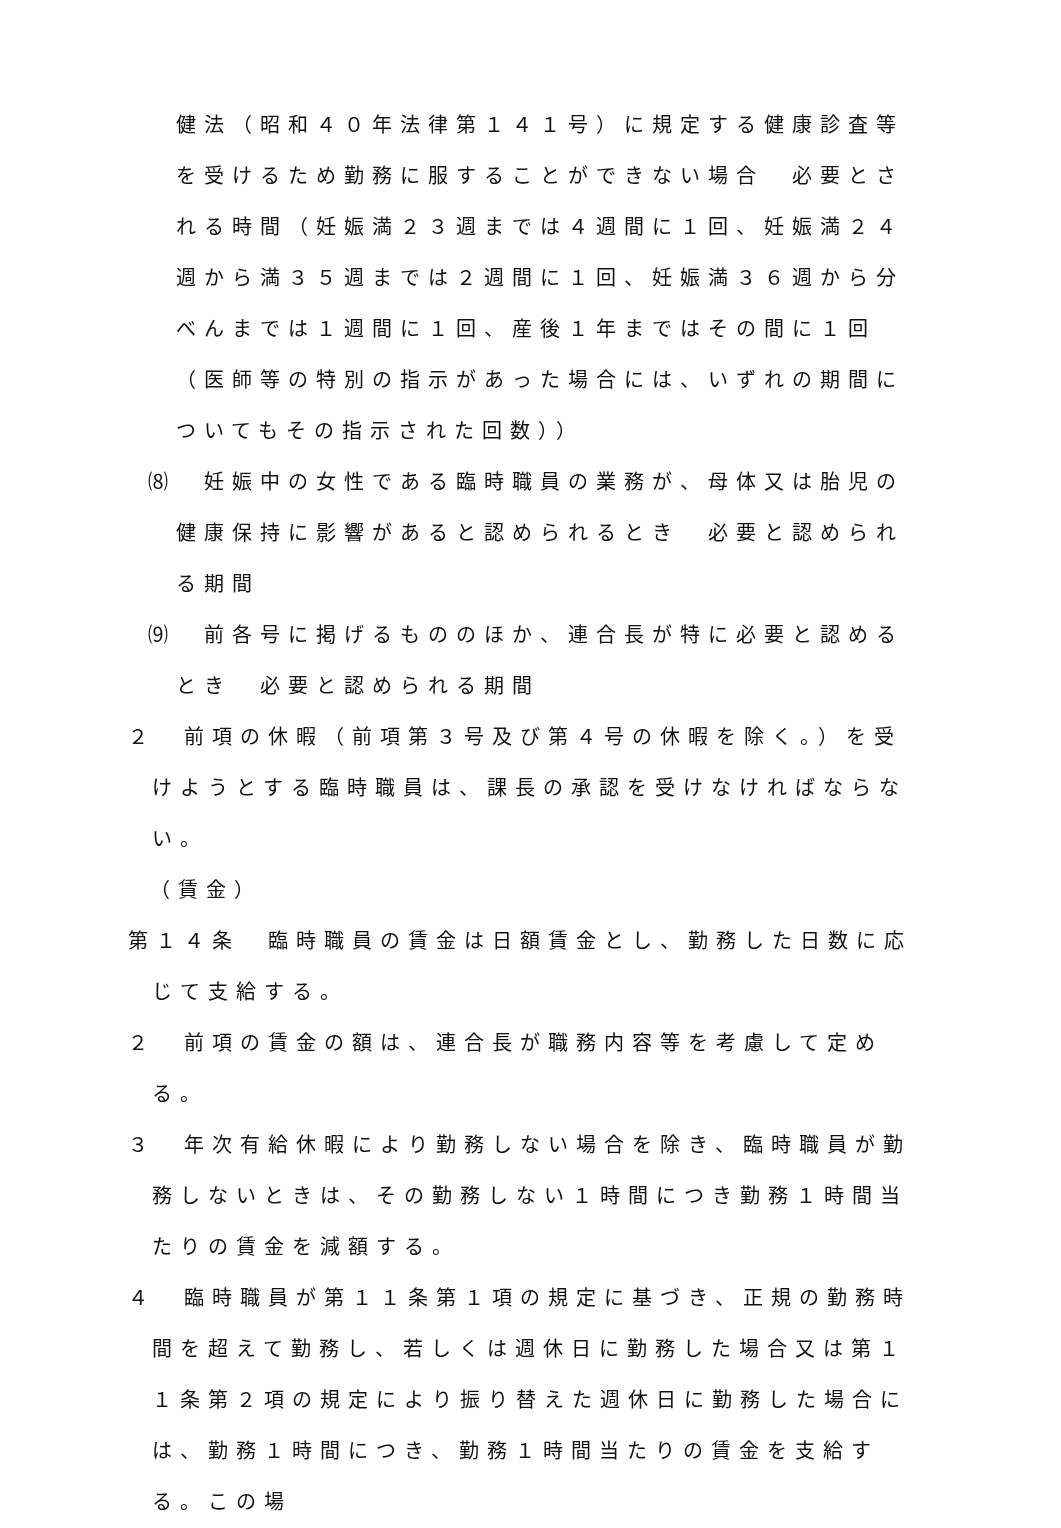健法（昭和４０年法律第１４１号）に規定する健康診査等を受けるため勤務に服することができない場合　必要とされる時間（妊娠満２３週までは４週間に１回、妊娠満２４週から満３５週までは２週間に１回、妊娠満３６週から分べんまでは１週間に１回、産後１年まではその間に１回（医師等の特別の指示があった場合には、いずれの期間についてもその指示された回数））
⑻　妊娠中の女性である臨時職員の業務が、母体又は胎児の健康保持に影響があると認められるとき　必要と認められる期間
⑼　前各号に掲げるもののほか、連合長が特に必要と認めるとき　必要と認められる期間
２　前項の休暇（前項第３号及び第４号の休暇を除く。）を受けようとする臨時職員は、課長の承認を受けなければならない。
（賃金）
第１４条　臨時職員の賃金は日額賃金とし、勤務した日数に応じて支給する。
２　前項の賃金の額は、連合長が職務内容等を考慮して定める。
３　年次有給休暇により勤務しない場合を除き、臨時職員が勤務しないときは、その勤務しない１時間につき勤務１時間当たりの賃金を減額する。
４　臨時職員が第１１条第１項の規定に基づき、正規の勤務時間を超えて勤務し、若しくは週休日に勤務した場合又は第１１条第２項の規定により振り替えた週休日に勤務した場合には、勤務１時間につき、勤務１時間当たりの賃金を支給する。この場